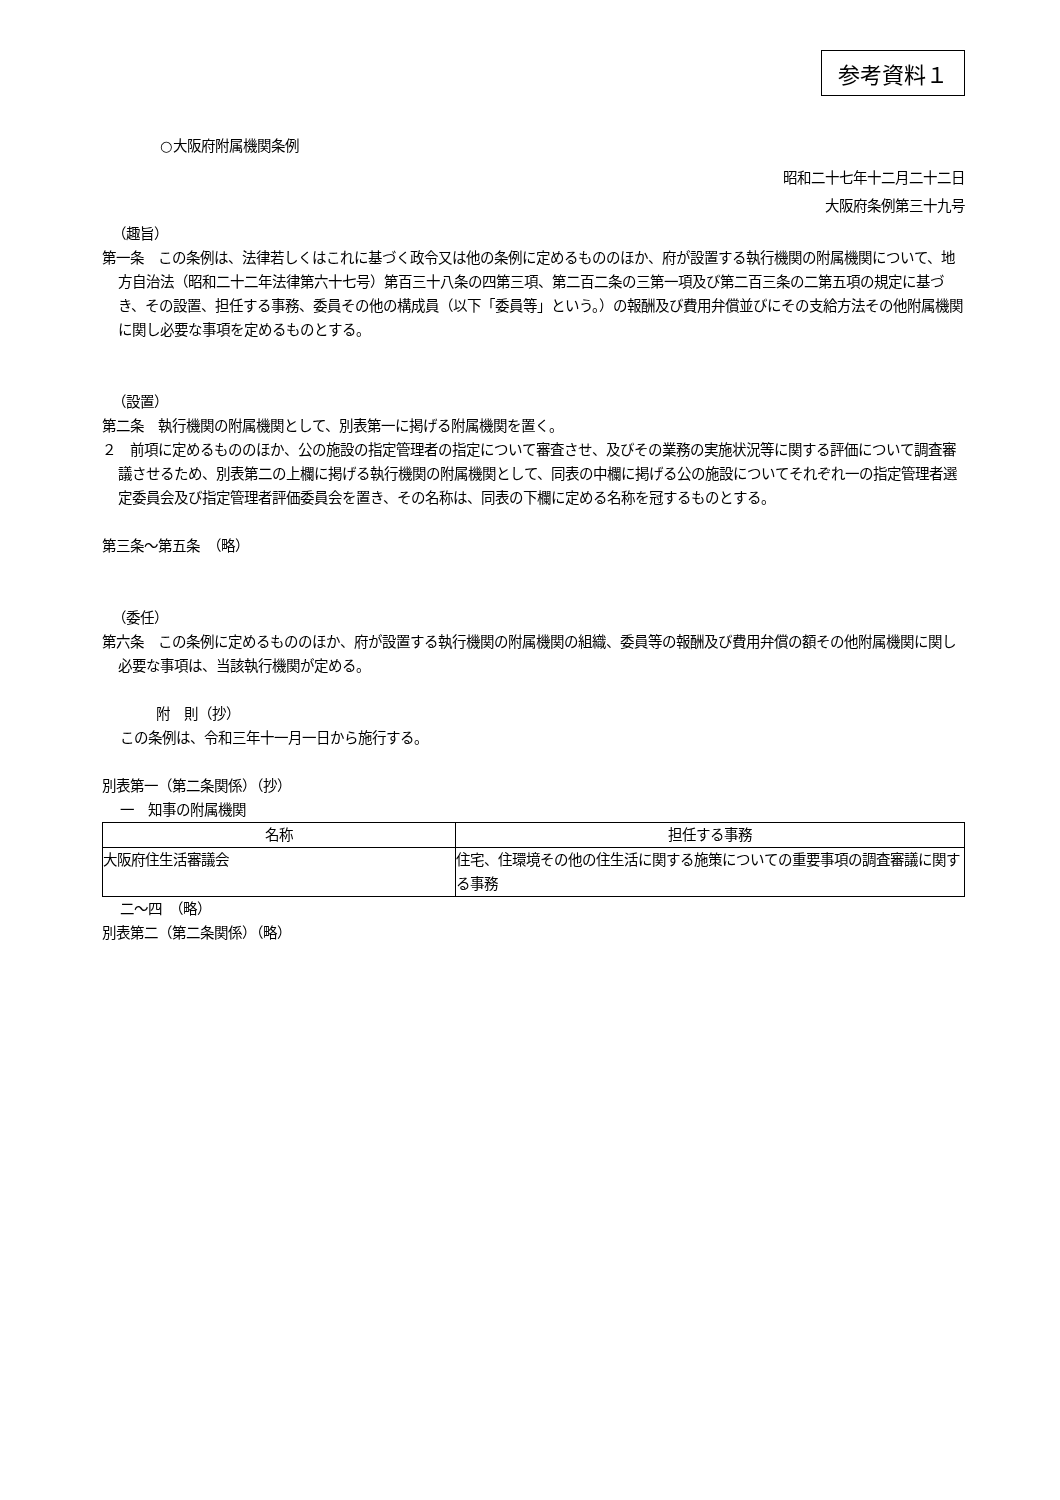参考資料１
○大阪府附属機関条例
昭和二十七年十二月二十二日
大阪府条例第三十九号
（趣旨）
第一条　この条例は、法律若しくはこれに基づく政令又は他の条例に定めるもののほか、府が設置する執行機関の附属機関について、地方自治法（昭和二十二年法律第六十七号）第百三十八条の四第三項、第二百二条の三第一項及び第二百三条の二第五項の規定に基づき、その設置、担任する事務、委員その他の構成員（以下「委員等」という。）の報酬及び費用弁償並びにその支給方法その他附属機関に関し必要な事項を定めるものとする。
（設置）
第二条　執行機関の附属機関として、別表第一に掲げる附属機関を置く。
２　前項に定めるもののほか、公の施設の指定管理者の指定について審査させ、及びその業務の実施状況等に関する評価について調査審議させるため、別表第二の上欄に掲げる執行機関の附属機関として、同表の中欄に掲げる公の施設についてそれぞれ一の指定管理者選定委員会及び指定管理者評価委員会を置き、その名称は、同表の下欄に定める名称を冠するものとする。
第三条～第五条　（略）
（委任）
第六条　この条例に定めるもののほか、府が設置する執行機関の附属機関の組織、委員等の報酬及び費用弁償の額その他附属機関に関し必要な事項は、当該執行機関が定める。
附　則（抄）
この条例は、令和三年十一月一日から施行する。
別表第一（第二条関係）（抄）
一　知事の附属機関
| 名称 | 担任する事務 |
| --- | --- |
| 大阪府住生活審議会 | 住宅、住環境その他の住生活に関する施策についての重要事項の調査審議に関する事務 |
二～四　（略）
別表第二（第二条関係）（略）